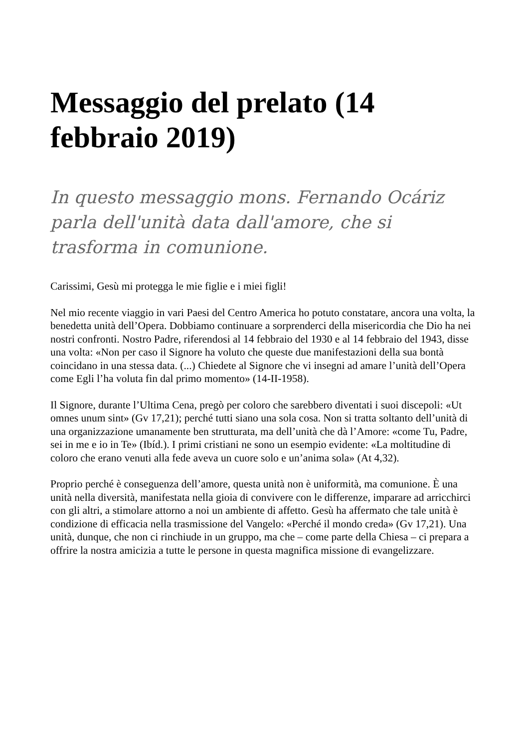Messaggio del prelato (14 febbraio 2019)
In questo messaggio mons. Fernando Ocáriz parla dell'unità data dall'amore, che si trasforma in comunione.
Carissimi, Gesù mi protegga le mie figlie e i miei figli!
Nel mio recente viaggio in vari Paesi del Centro America ho potuto constatare, ancora una volta, la benedetta unità dell’Opera. Dobbiamo continuare a sorprenderci della misericordia che Dio ha nei nostri confronti. Nostro Padre, riferendosi al 14 febbraio del 1930 e al 14 febbraio del 1943, disse una volta: «Non per caso il Signore ha voluto che queste due manifestazioni della sua bontà coincidano in una stessa data. (...) Chiedete al Signore che vi insegni ad amare l’unità dell’Opera come Egli l’ha voluta fin dal primo momento» (14-II-1958).
Il Signore, durante l’Ultima Cena, pregò per coloro che sarebbero diventati i suoi discepoli: «Ut omnes unum sint» (Gv 17,21); perché tutti siano una sola cosa. Non si tratta soltanto dell’unità di una organizzazione umanamente ben strutturata, ma dell’unità che dà l’Amore: «come Tu, Padre, sei in me e io in Te» (Ibíd.). I primi cristiani ne sono un esempio evidente: «La moltitudine di coloro che erano venuti alla fede aveva un cuore solo e un’anima sola» (At 4,32).
Proprio perché è conseguenza dell’amore, questa unità non è uniformità, ma comunione. È una unità nella diversità, manifestata nella gioia di convivere con le differenze, imparare ad arricchirci con gli altri, a stimolare attorno a noi un ambiente di affetto. Gesù ha affermato che tale unità è condizione di efficacia nella trasmissione del Vangelo: «Perché il mondo creda» (Gv 17,21). Una unità, dunque, che non ci rinchiude in un gruppo, ma che – come parte della Chiesa – ci prepara a offrire la nostra amicizia a tutte le persone in questa magnifica missione di evangelizzare.